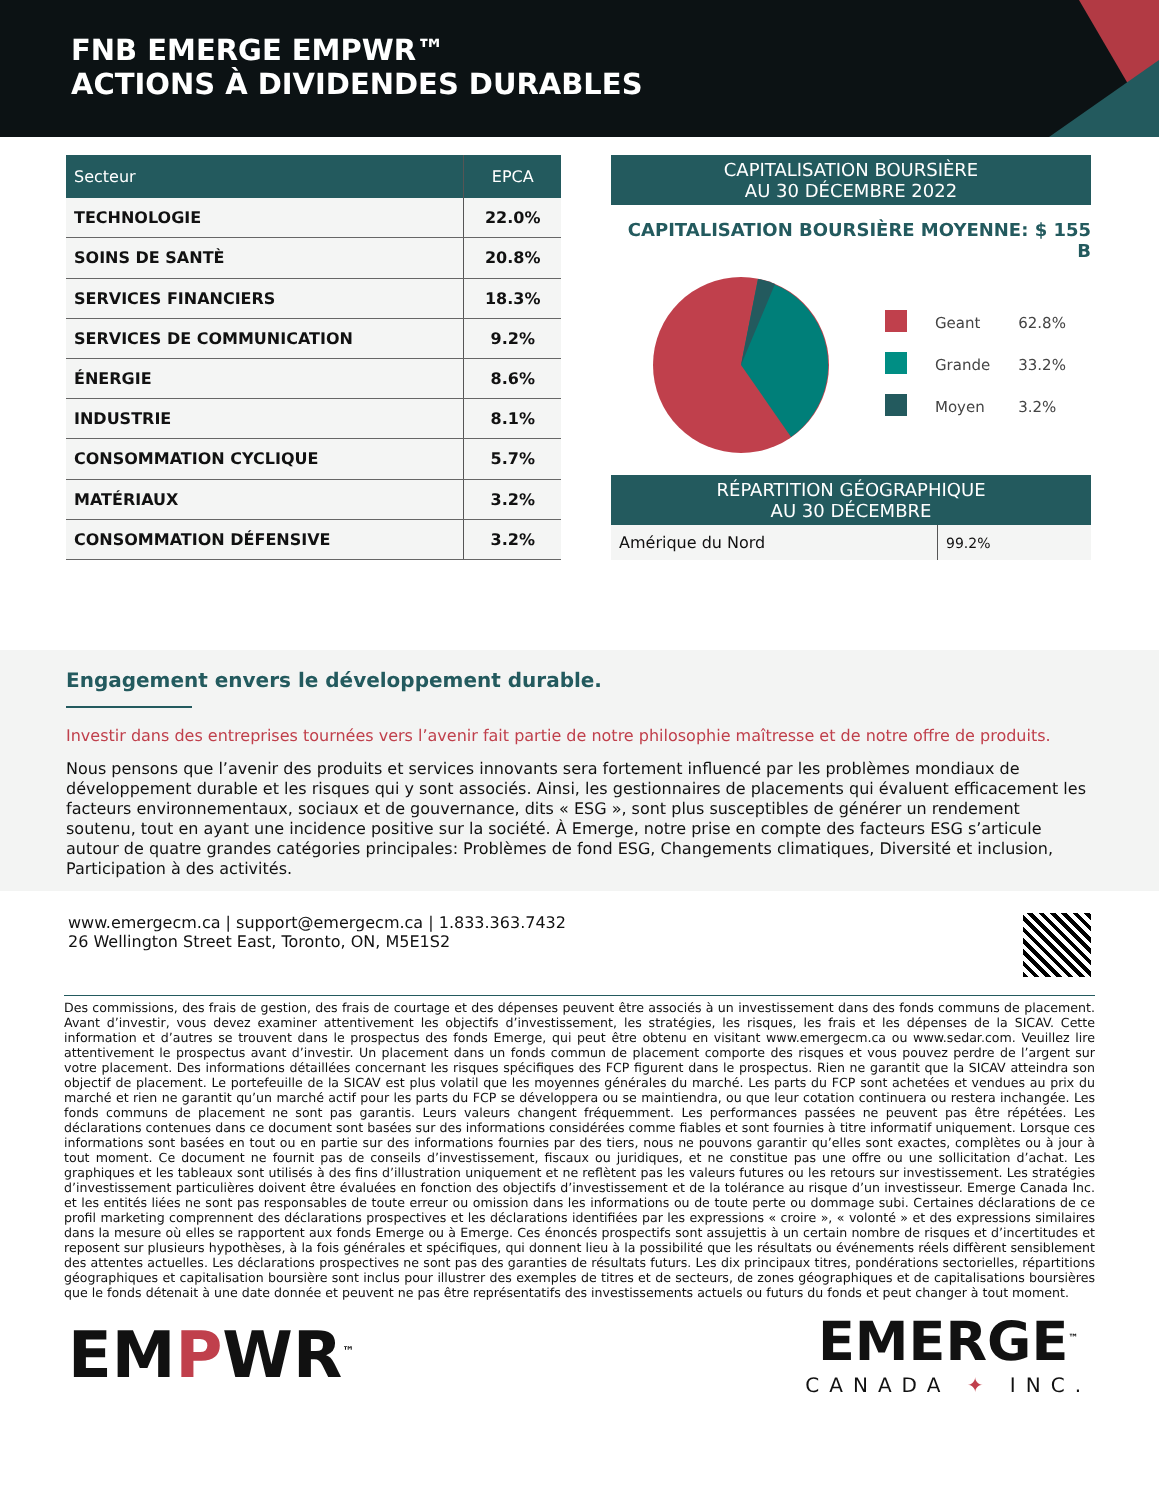FNB EMERGE EMPWR™
ACTIONS À DIVIDENDES DURABLES
| Secteur | EPCA |
| --- | --- |
| TECHNOLOGIE | 22.0% |
| SOINS DE SANTÈ | 20.8% |
| SERVICES FINANCIERS | 18.3% |
| SERVICES DE COMMUNICATION | 9.2% |
| ÉNERGIE | 8.6% |
| INDUSTRIE | 8.1% |
| CONSOMMATION CYCLIQUE | 5.7% |
| MATÉRIAUX | 3.2% |
| CONSOMMATION DÉFENSIVE | 3.2% |
CAPITALISATION BOURSIÈRE
AU 30 DÉCEMBRE 2022
CAPITALISATION BOURSIÈRE MOYENNE: $ 155 B
| | Geant | 62.8% |
| | Grande | 33.2% |
| | Moyen | 3.2% |
RÉPARTITION GÉOGRAPHIQUE
AU 30 DÉCEMBRE
| Amérique du Nord | 99.2% |
Engagement envers le développement durable.
Investir dans des entreprises tournées vers l’avenir fait partie de notre philosophie maîtresse et de notre offre de produits.
Nous pensons que l’avenir des produits et services innovants sera fortement influencé par les problèmes mondiaux de développement durable et les risques qui y sont associés. Ainsi, les gestionnaires de placements qui évaluent efficacement les facteurs environnementaux, sociaux et de gouvernance, dits « ESG », sont plus susceptibles de générer un rendement soutenu, tout en ayant une incidence positive sur la société. À Emerge, notre prise en compte des facteurs ESG s’articule autour de quatre grandes catégories principales: Problèmes de fond ESG, Changements climatiques, Diversité et inclusion, Participation à des activités.
www.emergecm.ca | support@emergecm.ca | 1.833.363.7432
26 Wellington Street East, Toronto, ON, M5E1S2
Des commissions, des frais de gestion, des frais de courtage et des dépenses peuvent être associés à un investissement dans des fonds communs de placement. Avant d’investir, vous devez examiner attentivement les objectifs d’investissement, les stratégies, les risques, les frais et les dépenses de la SICAV. Cette information et d’autres se trouvent dans le prospectus des fonds Emerge, qui peut être obtenu en visitant www.emergecm.ca ou www.sedar.com. Veuillez lire attentivement le prospectus avant d’investir. Un placement dans un fonds commun de placement comporte des risques et vous pouvez perdre de l’argent sur votre placement. Des informations détaillées concernant les risques spécifiques des FCP figurent dans le prospectus. Rien ne garantit que la SICAV atteindra son objectif de placement. Le portefeuille de la SICAV est plus volatil que les moyennes générales du marché. Les parts du FCP sont achetées et vendues au prix du marché et rien ne garantit qu’un marché actif pour les parts du FCP se développera ou se maintiendra, ou que leur cotation continuera ou restera inchangée. Les fonds communs de placement ne sont pas garantis. Leurs valeurs changent fréquemment. Les performances passées ne peuvent pas être répétées. Les déclarations contenues dans ce document sont basées sur des informations considérées comme fiables et sont fournies à titre informatif uniquement. Lorsque ces informations sont basées en tout ou en partie sur des informations fournies par des tiers, nous ne pouvons garantir qu’elles sont exactes, complètes ou à jour à tout moment. Ce document ne fournit pas de conseils d’investissement, fiscaux ou juridiques, et ne constitue pas une offre ou une sollicitation d’achat. Les graphiques et les tableaux sont utilisés à des fins d’illustration uniquement et ne reflètent pas les valeurs futures ou les retours sur investissement. Les stratégies d’investissement particulières doivent être évaluées en fonction des objectifs d’investissement et de la tolérance au risque d’un investisseur. Emerge Canada Inc. et les entités liées ne sont pas responsables de toute erreur ou omission dans les informations ou de toute perte ou dommage subi. Certaines déclarations de ce profil marketing comprennent des déclarations prospectives et les déclarations identifiées par les expressions « croire », « volonté » et des expressions similaires dans la mesure où elles se rapportent aux fonds Emerge ou à Emerge. Ces énoncés prospectifs sont assujettis à un certain nombre de risques et d’incertitudes et reposent sur plusieurs hypothèses, à la fois générales et spécifiques, qui donnent lieu à la possibilité que les résultats ou événements réels diffèrent sensiblement des attentes actuelles. Les déclarations prospectives ne sont pas des garanties de résultats futurs. Les dix principaux titres, pondérations sectorielles, répartitions géographiques et capitalisation boursière sont inclus pour illustrer des exemples de titres et de secteurs, de zones géographiques et de capitalisations boursières que le fonds détenait à une date donnée et peuvent ne pas être représentatifs des investissements actuels ou futurs du fonds et peut changer à tout moment.
EMPWR<sup>™</sup>
EMERGE<sup>™</sup>
CANADA ✦ INC.